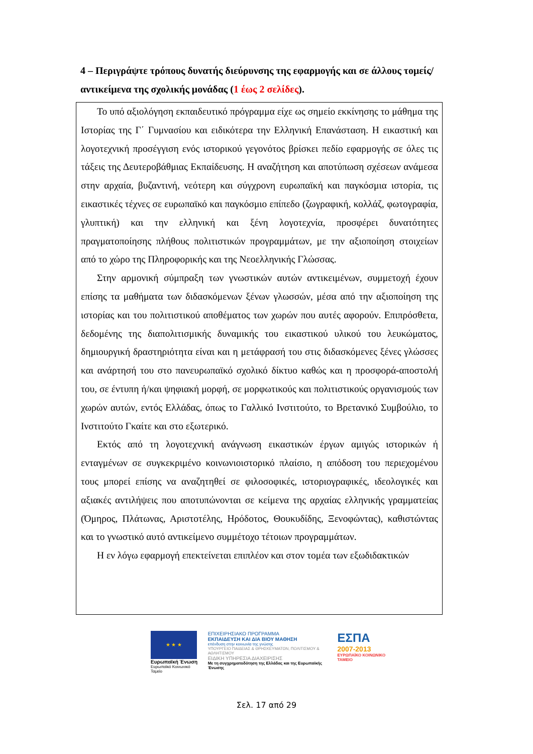4 – Περιγράψτε τρόπους δυνατής διεύρυνσης της εφαρμογής και σε άλλους τομείς/αντικείμενα της σχολικής μονάδας (1 έως 2 σελίδες).
Το υπό αξιολόγηση εκπαιδευτικό πρόγραμμα είχε ως σημείο εκκίνησης το μάθημα της Ιστορίας της Γ΄ Γυμνασίου και ειδικότερα την Ελληνική Επανάσταση. Η εικαστική και λογοτεχνική προσέγγιση ενός ιστορικού γεγονότος βρίσκει πεδίο εφαρμογής σε όλες τις τάξεις της Δευτεροβάθμιας Εκπαίδευσης. Η αναζήτηση και αποτύπωση σχέσεων ανάμεσα στην αρχαία, βυζαντινή, νεότερη και σύγχρονη ευρωπαϊκή και παγκόσμια ιστορία, τις εικαστικές τέχνες σε ευρωπαϊκό και παγκόσμιο επίπεδο (ζωγραφική, κολλάζ, φωτογραφία, γλυπτική) και την ελληνική και ξένη λογοτεχνία, προσφέρει δυνατότητες πραγματοποίησης πλήθους πολιτιστικών προγραμμάτων, με την αξιοποίηση στοιχείων από το χώρο της Πληροφορικής και της Νεοελληνικής Γλώσσας.
Στην αρμονική σύμπραξη των γνωστικών αυτών αντικειμένων, συμμετοχή έχουν επίσης τα μαθήματα των διδασκόμενων ξένων γλωσσών, μέσα από την αξιοποίηση της ιστορίας και του πολιτιστικού αποθέματος των χωρών που αυτές αφορούν. Επιπρόσθετα, δεδομένης της διαπολιτισμικής δυναμικής του εικαστικού υλικού του λευκώματος, δημιουργική δραστηριότητα είναι και η μετάφρασή του στις διδασκόμενες ξένες γλώσσες και ανάρτησή του στο πανευρωπαϊκό σχολικό δίκτυο καθώς και η προσφορά-αποστολή του, σε έντυπη ή/και ψηφιακή μορφή, σε μορφωτικούς και πολιτιστικούς οργανισμούς των χωρών αυτών, εντός Ελλάδας, όπως το Γαλλικό Ινστιτούτο, το Βρετανικό Συμβούλιο, το Ινστιτούτο Γκαίτε και στο εξωτερικό.
Εκτός από τη λογοτεχνική ανάγνωση εικαστικών έργων αμιγώς ιστορικών ή ενταγμένων σε συγκεκριμένο κοινωνιοιστορικό πλαίσιο, η απόδοση του περιεχομένου τους μπορεί επίσης να αναζητηθεί σε φιλοσοφικές, ιστοριογραφικές, ιδεολογικές και αξιακές αντιλήψεις που αποτυπώνονται σε κείμενα της αρχαίας ελληνικής γραμματείας (Όμηρος, Πλάτωνας, Αριστοτέλης, Ηρόδοτος, Θουκυδίδης, Ξενοφώντας), καθιστώντας και το γνωστικό αυτό αντικείμενο συμμέτοχο τέτοιων προγραμμάτων.
Η εν λόγω εφαρμογή επεκτείνεται επιπλέον και στον τομέα των εξωδιδακτικών
★ ★ ★
Ευρωπαϊκή Ένωση
Ευρωπαϊκό Κοινωνικό Ταμείο
ΕΠΙΧΕΙΡΗΣΙΑΚΟ ΠΡΟΓΡΑΜΜΑ
ΕΚΠΑΙΔΕΥΣΗ ΚΑΙ ΔΙΑ ΒΙΟΥ ΜΑΘΗΣΗ
επένδυση στην κοινωνία της γνώσης
ΥΠΟΥΡΓΕΙΟ ΠΑΙΔΕΙΑΣ & ΘΡΗΣΚΕΥΜΑΤΩΝ, ΠΟΛΙΤΙΣΜΟΥ & ΑΘΛΗΤΙΣΜΟΥ
ΕΙΔΙΚΗ ΥΠΗΡΕΣΙΑ ΔΙΑΧΕΙΡΙΣΗΣ
Με τη συγχρηματοδότηση της Ελλάδας και της Ευρωπαϊκής Ένωσης
ΕΣΠΑ
2007-2013
ΕΥΡΩΠΑΪΚΟ ΚΟΙΝΩΝΙΚΟ ΤΑΜΕΙΟ
Σελ. 17 από 29